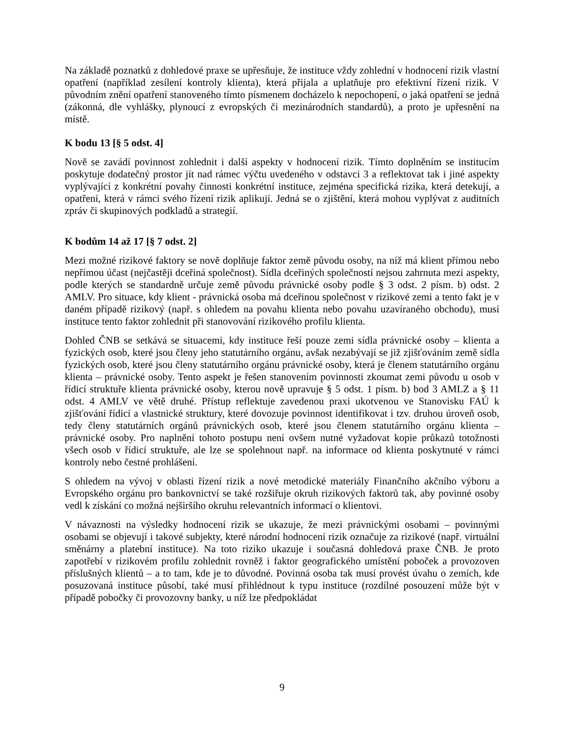Na základě poznatků z dohledové praxe se upřesňuje, že instituce vždy zohlední v hodnocení rizik vlastní opatření (například zesílení kontroly klienta), která přijala a uplatňuje pro efektivní řízení rizik. V původním znění opatření stanoveného tímto písmenem docházelo k nepochopení, o jaká opatření se jedná (zákonná, dle vyhlášky, plynoucí z evropských či mezinárodních standardů), a proto je upřesnění na místě.
K bodu 13 [§ 5 odst. 4]
Nově se zavádí povinnost zohlednit i další aspekty v hodnocení rizik. Tímto doplněním se institucím poskytuje dodatečný prostor jít nad rámec výčtu uvedeného v odstavci 3 a reflektovat tak i jiné aspekty vyplývající z konkrétní povahy činnosti konkrétní instituce, zejména specifická rizika, která detekují, a opatření, která v rámci svého řízení rizik aplikují. Jedná se o zjištění, která mohou vyplývat z auditních zpráv či skupinových podkladů a strategií.
K bodům 14 až 17 [§ 7 odst. 2]
Mezi možné rizikové faktory se nově doplňuje faktor země původu osoby, na níž má klient přímou nebo nepřímou účast (nejčastěji dceřiná společnost). Sídla dceřiných společností nejsou zahrnuta mezi aspekty, podle kterých se standardně určuje země původu právnické osoby podle § 3 odst. 2 písm. b) odst. 2 AMLV. Pro situace, kdy klient - právnická osoba má dceřinou společnost v rizikové zemi a tento fakt je v daném případě rizikový (např. s ohledem na povahu klienta nebo povahu uzavíraného obchodu), musí instituce tento faktor zohlednit při stanovování rizikového profilu klienta.
Dohled ČNB se setkává se situacemi, kdy instituce řeší pouze zemi sídla právnické osoby – klienta a fyzických osob, které jsou členy jeho statutárního orgánu, avšak nezabývají se již zjišťováním země sídla fyzických osob, které jsou členy statutárního orgánu právnické osoby, která je členem statutárního orgánu klienta – právnické osoby. Tento aspekt je řešen stanovením povinnosti zkoumat zemi původu u osob v řídicí struktuře klienta právnické osoby, kterou nově upravuje § 5 odst. 1 písm. b) bod 3 AMLZ a § 11 odst. 4 AMLV ve větě druhé. Přístup reflektuje zavedenou praxi ukotvenou ve Stanovisku FAÚ k zjišťování řídicí a vlastnické struktury, které dovozuje povinnost identifikovat i tzv. druhou úroveň osob, tedy členy statutárních orgánů právnických osob, které jsou členem statutárního orgánu klienta – právnické osoby. Pro naplnění tohoto postupu není ovšem nutné vyžadovat kopie průkazů totožnosti všech osob v řídicí struktuře, ale lze se spolehnout např. na informace od klienta poskytnuté v rámci kontroly nebo čestné prohlášení.
S ohledem na vývoj v oblasti řízení rizik a nové metodické materiály Finančního akčního výboru a Evropského orgánu pro bankovnictví se také rozšiřuje okruh rizikových faktorů tak, aby povinné osoby vedl k získání co možná nejširšího okruhu relevantních informací o klientovi.
V návaznosti na výsledky hodnocení rizik se ukazuje, že mezi právnickými osobami – povinnými osobami se objevují i takové subjekty, které národní hodnocení rizik označuje za rizikové (např. virtuální směnárny a platební instituce). Na toto riziko ukazuje i současná dohledová praxe ČNB. Je proto zapotřebí v rizikovém profilu zohlednit rovněž i faktor geografického umístění poboček a provozoven příslušných klientů – a to tam, kde je to důvodné. Povinná osoba tak musí provést úvahu o zemích, kde posuzovaná instituce působí, také musí přihlédnout k typu instituce (rozdílné posouzení může být v případě pobočky či provozovny banky, u níž lze předpokládat
9